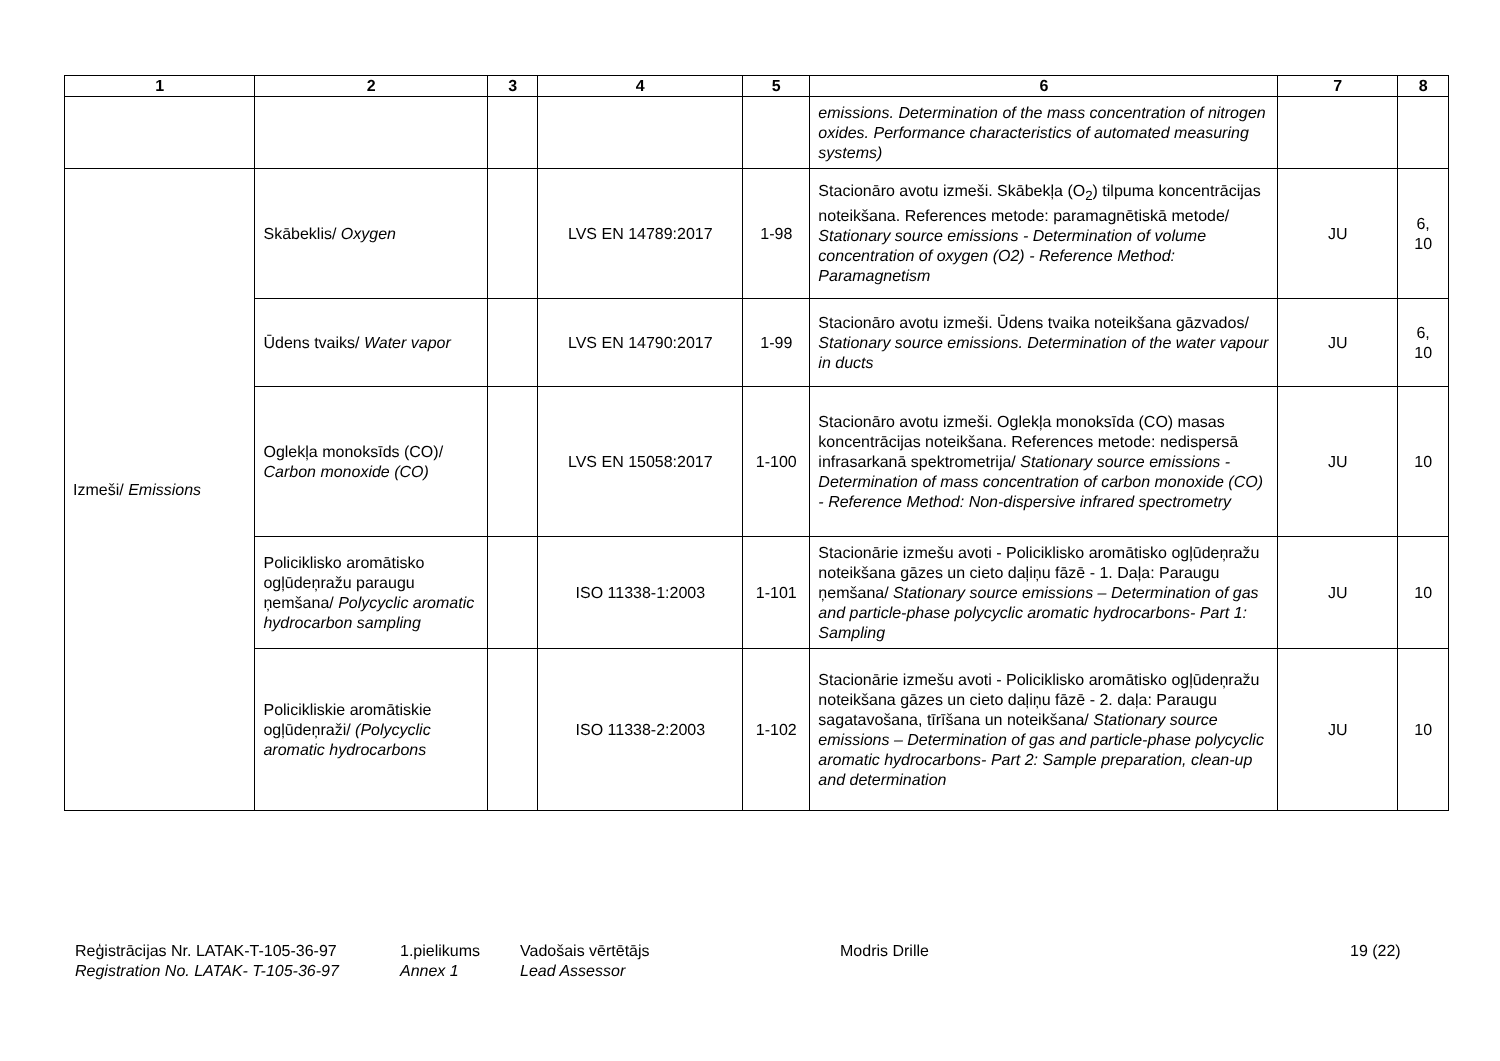| 1 | 2 | 3 | 4 | 5 | 6 | 7 | 8 |
| --- | --- | --- | --- | --- | --- | --- | --- |
| | | | | | emissions. Determination of the mass concentration of nitrogen oxides. Performance characteristics of automated measuring systems) | | |
| Izmeši/ Emissions | Skābeklis/ Oxygen | | LVS EN 14789:2017 | 1-98 | Stacionāro avotu izmeši. Skābekļa (O<sub>2</sub>) tilpuma koncentrācijas noteikšana. References metode: paramagnētiskā metode/ Stationary source emissions - Determination of volume concentration of oxygen (O2) - Reference Method: Paramagnetism | JU | 6, 10 |
| | Ūdens tvaiks/ Water vapor | | LVS EN 14790:2017 | 1-99 | Stacionāro avotu izmeši. Ūdens tvaika noteikšana gāzvados/ Stationary source emissions. Determination of the water vapour in ducts | JU | 6, 10 |
| | Oglekļa monoksīds (CO)/ Carbon monoxide (CO) | | LVS EN 15058:2017 | 1-100 | Stacionāro avotu izmeši. Oglekļa monoksīda (CO) masas koncentrācijas noteikšana. References metode: nedispersā infrasarkanā spektrometrija/ Stationary source emissions - Determination of mass concentration of carbon monoxide (CO) - Reference Method: Non-dispersive infrared spectrometry | JU | 10 |
| | Policiklisko aromātisko ogļūdeņražu paraugu ņemšana/ Polycyclic aromatic hydrocarbon sampling | | ISO 11338-1:2003 | 1-101 | Stacionārie izmešu avoti - Policiklisko aromātisko ogļūdeņražu noteikšana gāzes un cieto daļiņu fāzē - 1. Daļa: Paraugu ņemšana/ Stationary source emissions – Determination of gas and particle-phase polycyclic aromatic hydrocarbons- Part 1: Sampling | JU | 10 |
| | Policikliskie aromātiskie ogļūdeņraži/ (Polycyclic aromatic hydrocarbons | | ISO 11338-2:2003 | 1-102 | Stacionārie izmešu avoti - Policiklisko aromātisko ogļūdeņražu noteikšana gāzes un cieto daļiņu fāzē - 2. daļa: Paraugu sagatavošana, tīrīšana un noteikšana/ Stationary source emissions – Determination of gas and particle-phase polycyclic aromatic hydrocarbons- Part 2: Sample preparation, clean-up and determination | JU | 10 |
Reģistrācijas Nr. LATAK-T-105-36-97
Registration No. LATAK- T-105-36-97
1.pielikums
Annex 1
Vadošais vērtētājs
Lead Assessor
Modris Drille 19 (22)